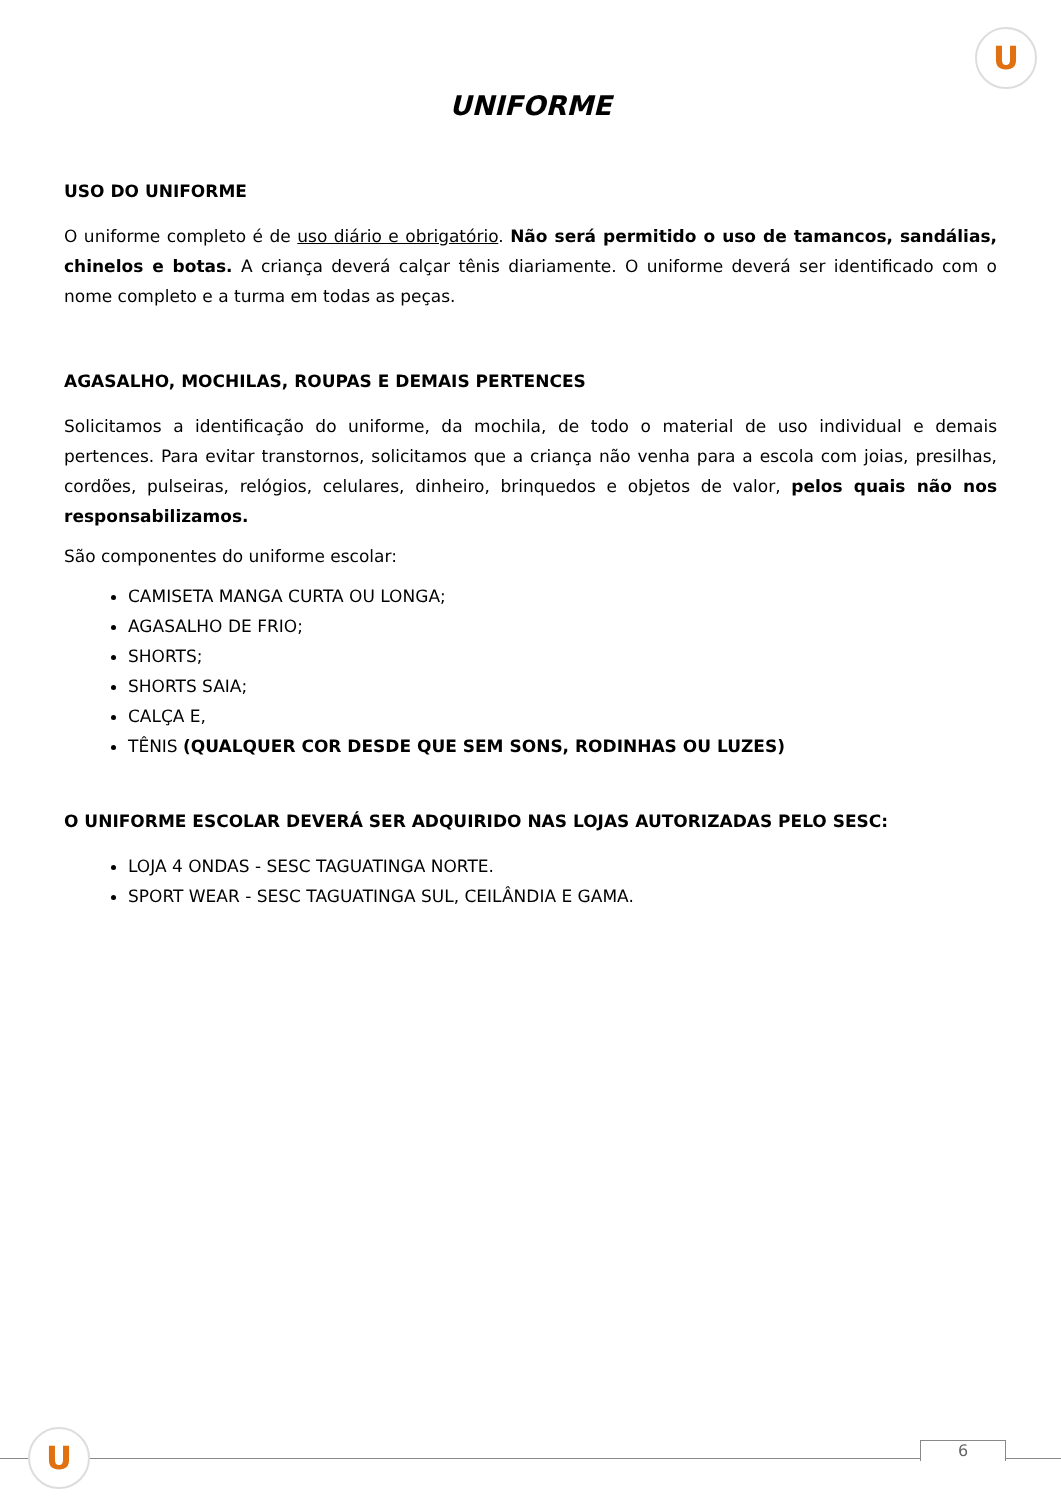U
UNIFORME
USO DO UNIFORME
O uniforme completo é de uso diário e obrigatório. Não será permitido o uso de tamancos, sandálias, chinelos e botas. A criança deverá calçar tênis diariamente. O uniforme deverá ser identificado com o nome completo e a turma em todas as peças.
AGASALHO, MOCHILAS, ROUPAS E DEMAIS PERTENCES
Solicitamos a identificação do uniforme, da mochila, de todo o material de uso individual e demais pertences. Para evitar transtornos, solicitamos que a criança não venha para a escola com joias, presilhas, cordões, pulseiras, relógios, celulares, dinheiro, brinquedos e objetos de valor, pelos quais não nos responsabilizamos.
São componentes do uniforme escolar:
CAMISETA MANGA CURTA OU LONGA;
AGASALHO DE FRIO;
SHORTS;
SHORTS SAIA;
CALÇA E,
TÊNIS (QUALQUER COR DESDE QUE SEM SONS, RODINHAS OU LUZES)
O UNIFORME ESCOLAR DEVERÁ SER ADQUIRIDO NAS LOJAS AUTORIZADAS PELO SESC:
LOJA 4 ONDAS - SESC TAGUATINGA NORTE.
SPORT WEAR - SESC TAGUATINGA SUL, CEILÂNDIA E GAMA.
U 6